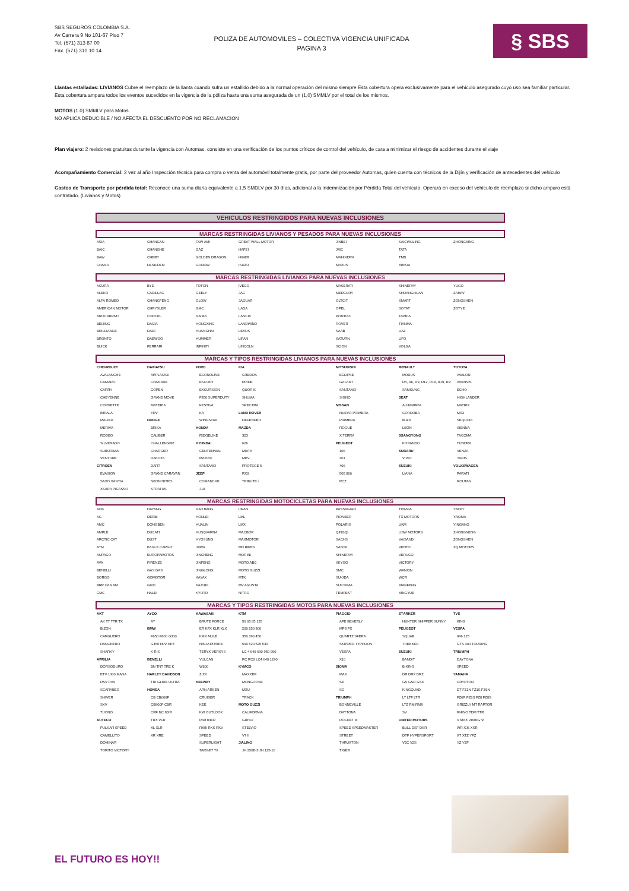SBS SEGUROS COLOMBIA S.A.
Av Carrera 9 No 101-67 Piso 7
Tel. (571) 313 87 00
Fax. (571) 310 10 14
POLIZA DE AUTOMOVILES – COLECTIVA VIGENCIA UNIFICADA
PAGINA 3
§ SBS
Llantas estalladas: LIVIANOS Cubre el reemplazo de la llanta cuando sufra un estallido debido a la normal operación del mismo siempre Esta cobertura opera exclusivamente para el vehículo asegurado cuyo uso sea familiar particular.
Esta cobertura ampara todos los eventos sucedidos en la vigencia de la póliza hasta una suma asegurada de un (1,0) SMMLV por el total de los mismos.
MOTOS (1.0) SMMLV para Motos
NO APLICA DEDUCIBLE / NO AFECTA EL DESCUENTO POR NO RECLAMACION
Plan viajero: 2 revisiones gratuitas durante la vigencia con Automas, consiste en una verificación de los puntos críticos de control del vehículo, de cara a minimizar el riesgo de accidentes durante el viaje
Acompañamiento Comercial: 2 vez al año Inspección técnica para compra o venta del automóvil totalmente gratis, por parte del proveedor Automas, quien cuenta con técnicos de la Dijín y verificación de antecedentes del vehículo
Gastos de Transporte por pérdida total: Reconoce una suma diaria equivalente a 1.5 SMDLV por 30 días, adicional a la indemnización por Pérdida Total del vehículo. Operará en exceso del vehículo de reemplazo si dicho amparo está contratado. (Livianos y Motos)
VEHICULOS RESTRINGIDOS PARA NUEVAS INCLUSIONES
MARCAS RESTRINGIDAS LIVIANOS Y PESADOS PARA NUEVAS INCLUSIONES
| ASIA | CHANGAN | FAW AMI | GREAT WALL MOTOR | JINBEI | SAICWULING | ZHONGXING |
| BAIC | CHANGHE | GAZ | HAFEI | JMC | TATA | |
| BAW | CHERY | GOLDEN DRAGON | HIGER | MAHINDRA | TMD | |
| CHANA | DFSK/DFM | GONOW | ISUZU | MAXUS | XINKAI | |
MARCAS RESTRINGIDAS LIVIANOS PARA NUEVAS INCLUSIONES
| ACURA | BYD | FOTON | IVECO | MASERATI | SHINERAY | YUGO |
| ALEKO | CADILLAC | GEELY | JAC | MERCURY | SHUANGHUAN | ZAHAV |
| ALFA ROMEO | CHANGFENG | GLOW | JAGUAR | OLTCIT | SMART | ZONGSHEN |
| AMERICAN MOTOR | CHRYSLER | GMC | LADA | OPEL | SOYAT | ZOTYE |
| AROCARPATI | CORCEL | HAIMA | LANCIA | PONTIAC | TAVRIA | |
| BEIJING | DACIA | HONGXING | LANDWIND | ROVER | TIANMA | |
| BRILLIANCE | DADI | HUANGHAI | LEXUS | SAAB | UAZ | |
| BRONTO | DAEWOO | HUMMER | LIFAN | SATURN | UFO | |
| BUICK | FERRARI | INFINITI | LINCOLN | SCION | VOLGA | |
MARCAS Y TIPOS RESTRINGIDAS LIVIANOS PARA NUEVAS INCLUSIONES
| CHEVROLET | DAIHATSU | FORD | KIA | MITSUBISHI | RENAULT | TOYOTA |
| AVALANCHE | APPLAUSE | ECONOLINE | CREDOS | ECLIPSE | MODUS | AVALON |
| CAMARO | CHARADE | ESCORT | PRIDE | GALANT | R4, R6, R9, R12, R18, R19, R2: | AVENSIS |
| CARRY | COPEN | EXCURSION | QUORIS | SANTAMO | SAMSUNG | ECHO |
| CHEYENNE | GRAND MOVE | F350 SUPERDUTY | SHUMA | SIGNO | SEAT | HIGHLANDER |
| CORVETTE | MATERIA | FESTIVA | SPECTRA | NISSAN | ALHAMBRA | MATRIX |
| IMPALA | YRV | KA | LAND ROVER | NUEVO PRIMERA | CORDOBA | MR2 |
| MALIBU | DODGE | WINDSTAR | DEFENDER | PRIMERA | IBIZA | SEQUOIA |
| MERIVA | BRISA | HONDA | MAZDA | ROGUE | LEON | SIENNA |
| RODEO | CALIBER | RIDGELINE | 323 | X TERRA | SSANGYONG | TACOMA |
| SILVERADO | CHALLENGER | HYUNDAI | 626 | PEUGEOT | KORANDO | TUNDRA |
| SUBURBAN | CHARGER | CENTENNIAL | MIATA | 106 | SUBARU | VENZA |
| VENTURE | DAKOTA | MATRIX | MPV | 301 | VIVIO | YARIS |
| CITROEN | DART | SANTAMO | PROTEGE 5 | 406 | SUZUKI | VOLKSWAGEN |
| EVASION | GRAND CARAVAN | JEEP | RX8 | 505 806 | LIANA | PARATI |
| SAXO XANTIA | NEON NITRO | COMANCHE | TRIBUTE i | RCZ | | ROUTAN |
| XSARA PICASSO | STRATUS | J10 | | | | |
MARCAS RESTRINGIDAS MOTOCICLETAS PARA NUEVAS INCLUSIONES
| ACB | DAYANG | HAOJIANG | LIFAN | PASSAGGIO | TITANIA | YAKEY |
| AG | DERBI | HONLEI | LML | PIONEER | TX MOTORS | YAKIMA |
| AMC | DONGBEN | HUALIN | LMX | POLARIS | UKM | YINGANG |
| AMPLE | DUCATI | HUSQVARNA | MACBOR | QINGQI | USW MOTORS | ZHONGNENG |
| ARCTIC CAT | DUST | HYOSUNG | MAXMOTOR | SACHS | VAISAND | ZONGSHEN |
| ATM | EAGLE CARGO | JAWA | MD BIKES | SANYA | VENTO | ZQ MOTORS |
| AUPACO | EUROPAMOTOS | JINCHENG | MORINI | SHINERAY | VERUCCI | |
| AVA | FIRENZE | JINFENG | MOTO ABC | SKYGO | VICTORY | |
| BENELLI | GAS GAS | JINGLONG | MOTO GUZZI | SMC | WANXIN | |
| BORGO | GOMOTOR | KAYAK | MTK | SUKIDA | WCR | |
| BRP CAN AM | GUZI | KAZUKI | MV AGUSTA | SUKYAMA | XIANFENG | |
| CMC | HALEI | KYOTO | NITRO | TEMPEST | XINGYUE | |
MARCAS Y TIPOS RESTRINGIDAS MOTOS PARA NUEVAS INCLUSIONES
| AKT | AYCO | KAWASAKI | KTM | PIAGGIO | STÄRKER | TVS |
| AK TT TTR TX | AY | BRUTE FORCE | 50 65 85 125 | APE BEVERLY | HUNTER SHIPPER SUNNY | KING |
| BIZON | BMW | ER KFX KLR KLX | 200 250 300 | MP3 PX | PEUGEOT | VESPA |
| CARGUERO | F650 F800 G310 | KMX MULE | 350 390 450 | QUARTZ SFERA | SQUAB | 946 125 |
| RANCHERO | G450 HP2 HP4 | NINJA PRAIRE | 500 520 525 530 | SKIPPER TYPHOON | TREKKER | GTS 300 TOURING |
| SHARKY | K R S | TERYX VERSYS | LC 4 640 690 950 990 | VESPA | SUZUKI | TRIUMPH |
| APRILIA | BENELLI | VULCAN | RC RC8 LC4 640 1290 | X10 | BANDIT | DAYTONA |
| DORSODURO | BN TNT TRE K | W800 | KYMCO | SIGMA | B-KING | SPEED |
| ETV 1000 MANA | HARLEY DAVIDSON | Z ZX | MAXXER | MAX | DR DRX DRZ | YAMAHA |
| RSV RXV | TRI GLIDE ULTRA | KEEWAY | MONGOOSE | SE | GS GSR GSX | CRYPTON |
| SCARABEO | HONDA | ARN ARSEN | MXU | SG | KINGQUAD | DT FZ1N FZ1S FZ6N |
| SHIVER | CB CB600F | CRUISER | TRACK | TRIUMPH | LT LTF LTR | FZ6R FZ6S FZ8 FZ8S |
| SXV | CB900F CBR | KEE | MOTO GUZZI | BONNEVILLE | LTZ RM RMX | GRIZZLY MT RAPTOR |
| TUONO | CRF NC NXR | KW OUTLOOK | CALIFORNIA | DAYTONA | SV | RHINO TDM TTR |
| AUTECO | TRX VFR | PARTNER | GRISO | ROCKET III | UNITED MOTORS | V MAX VIKING VI |
| PULSAR SPEED | XL XLR | RKIII RKS RKV | STELVIO | SPEED SPEEDMASTER | BULL DSF DSR | WR XJ6 XSR |
| CAMELLITO | XR XRE | SPEED | V7 II | STREET | DTF HYPERSPORT | XT XTZ YFZ |
| DOMINAR | | SUPERLIGHT | JIALING | THRUXTON | V2C V2S | YZ YZF |
| TORITO VICTORY | | TARGET TX | JH 250E-3 JH 125-16 | TIGER | | |
EL FUTURO ES HOY!!